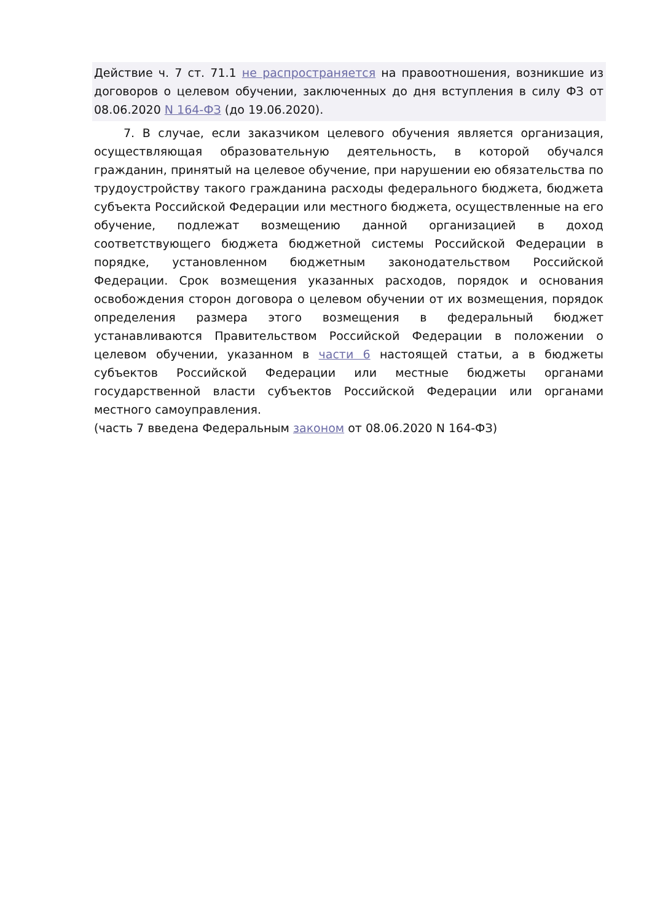Действие ч. 7 ст. 71.1 не распространяется на правоотношения, возникшие из договоров о целевом обучении, заключенных до дня вступления в силу ФЗ от 08.06.2020 N 164-ФЗ (до 19.06.2020).
7. В случае, если заказчиком целевого обучения является организация, осуществляющая образовательную деятельность, в которой обучался гражданин, принятый на целевое обучение, при нарушении ею обязательства по трудоустройству такого гражданина расходы федерального бюджета, бюджета субъекта Российской Федерации или местного бюджета, осуществленные на его обучение, подлежат возмещению данной организацией в доход соответствующего бюджета бюджетной системы Российской Федерации в порядке, установленном бюджетным законодательством Российской Федерации. Срок возмещения указанных расходов, порядок и основания освобождения сторон договора о целевом обучении от их возмещения, порядок определения размера этого возмещения в федеральный бюджет устанавливаются Правительством Российской Федерации в положении о целевом обучении, указанном в части 6 настоящей статьи, а в бюджеты субъектов Российской Федерации или местные бюджеты органами государственной власти субъектов Российской Федерации или органами местного самоуправления.
(часть 7 введена Федеральным законом от 08.06.2020 N 164-ФЗ)